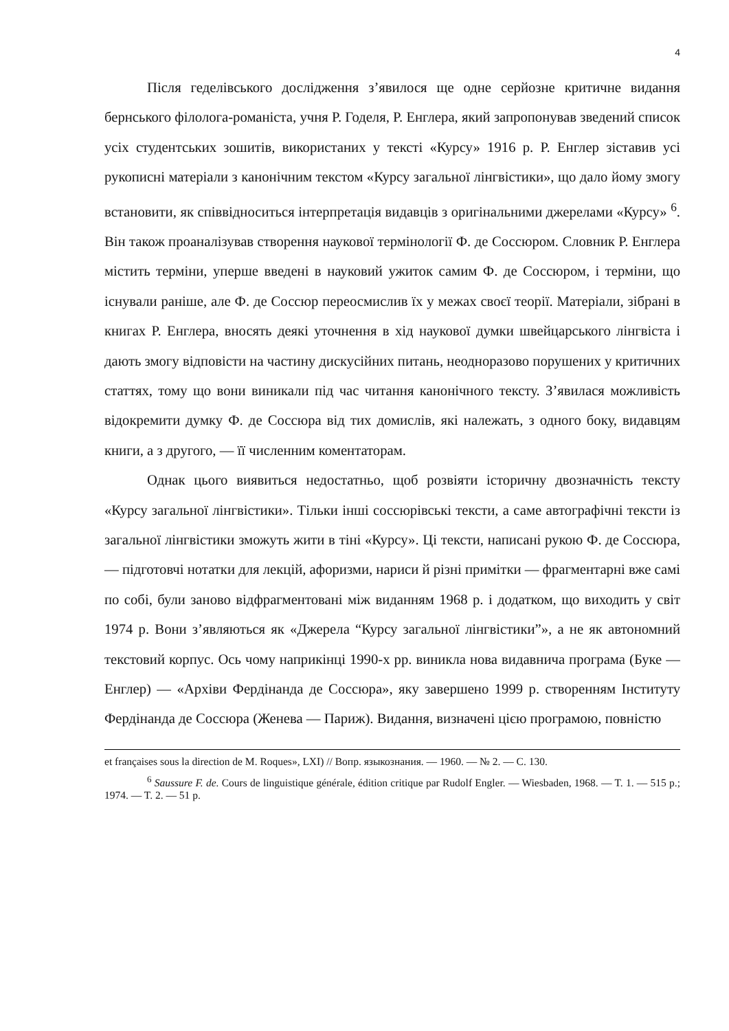4
Після геделівського дослідження з’явилося ще одне серйозне критичне видання бернського філолога-романіста, учня Р. Годеля, Р. Енглера, який запропонував зведений список усіх студентських зошитів, використаних у тексті «Курсу» 1916 р. Р. Енглер зіставив усі рукописні матеріали з канонічним текстом «Курсу загальної лінгвістики», що дало йому змогу встановити, як співвідноситься інтерпретація видавців з оригінальними джерелами «Курсу» <sup>6</sup>. Він також проаналізував створення наукової термінології Ф. де Соссюром. Словник Р. Енглера містить терміни, уперше введені в науковий ужиток самим Ф. де Соссюром, і терміни, що існували раніше, але Ф. де Соссюр переосмислив їх у межах своєї теорії. Матеріали, зібрані в книгах Р. Енглера, вносять деякі уточнення в хід наукової думки швейцарського лінгвіста і дають змогу відповісти на частину дискусійних питань, неодноразово порушених у критичних статтях, тому що вони виникали під час читання канонічного тексту. З’явилася можливість відокремити думку Ф. де Соссюра від тих домислів, які належать, з одного боку, видавцям книги, а з другого, — її численним коментаторам.
Однак цього виявиться недостатньо, щоб розвіяти історичну двозначність тексту «Курсу загальної лінгвістики». Тільки інші соссюрівські тексти, а саме автографічні тексти із загальної лінгвістики зможуть жити в тіні «Курсу». Ці тексти, написані рукою Ф. де Соссюра, — підготовчі нотатки для лекцій, афоризми, нариси й різні примітки — фрагментарні вже самі по собі, були заново відфрагментовані між виданням 1968 р. і додатком, що виходить у світ 1974 р. Вони з’являються як «Джерела “Курсу загальної лінгвістики”», а не як автономний текстовий корпус. Ось чому наприкінці 1990-х рр. виникла нова видавнича програма (Буке — Енглер) — «Архіви Фердінанда де Соссюра», яку завершено 1999 р. створенням Інституту Фердінанда де Соссюра (Женева — Париж). Видання, визначені цією програмою, повністю
et françaises sous la direction de M. Roques», LXI) // Вопр. языкознания. — 1960. — № 2. — С. 130.
<sup>6</sup> Saussure F. de. Cours de linguistique générale, édition critique par Rudolf Engler. — Wiesbaden, 1968. — T. 1. — 515 p.; 1974. — T. 2. — 51 p.